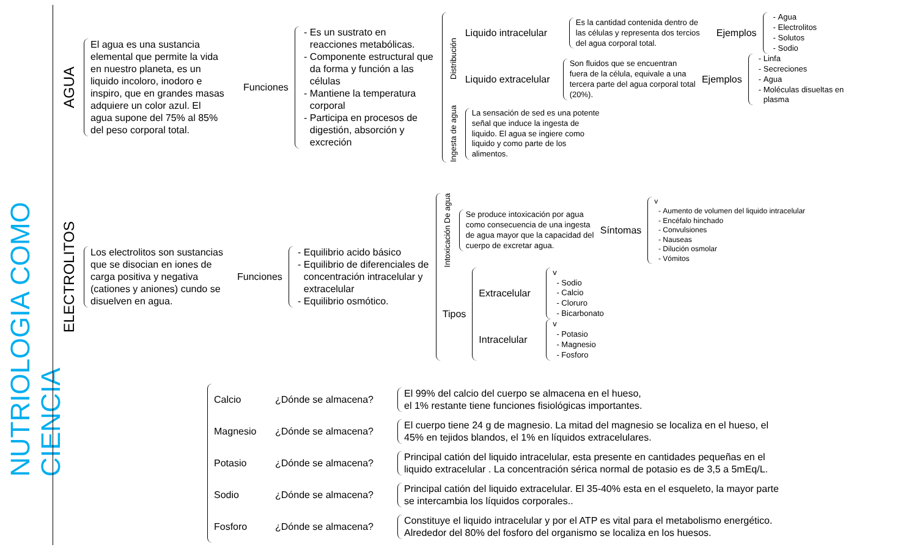NUTRIOLOGIA COMO CIENCIA
AGUA
El agua es una sustancia elemental que permite la vida en nuestro planeta, es un liquido incoloro, inodoro e inspiro, que en grandes masas adquiere un color azul. El agua supone del 75% al 85% del peso corporal total.
Funciones
Es un sustrato en reacciones metabólicas.
Componente estructural que da forma y función a las células
Mantiene la temperatura corporal
Participa en procesos de digestión, absorción y excreción
Distribución
Liquido intracelular
Es la cantidad contenida dentro de las células y representa dos tercios del agua corporal total.
Ejemplos
Agua
Electrolitos
Solutos
Sodio
Liquido extracelular
Son fluidos que se encuentran fuera de la célula, equivale a una tercera parte del agua corporal total (20%).
Ejemplos
Linfa
Secreciones
Agua
Moléculas disueltas en plasma
Ingesta de agua
La sensación de sed es una potente señal que induce la ingesta de liquido. El agua se ingiere como liquido y como parte de los alimentos.
ELECTROLITOS
Los electrolitos son sustancias que se disocian en iones de carga positiva y negativa (cationes y aniones) cundo se disuelven en agua.
Funciones
Equilibrio acido básico
Equilibrio de diferenciales de concentración intracelular y extracelular
Equilibrio osmótico.
Intoxicación De agua
Se produce intoxicación por agua como consecuencia de una ingesta de agua mayor que la capacidad del cuerpo de excretar agua.
Síntomas
v
Aumento de volumen del liquido intracelular
Encéfalo hinchado
Convulsiones
Nauseas
Dilución osmolar
Vómitos
Tipos
Extracelular
v
Sodio
Calcio
Cloruro
Bicarbonato
Intracelular
v
Potasio
Magnesio
Fosforo
Calcio ¿Dónde se almacena?
El 99% del calcio del cuerpo se almacena en el hueso,
el 1% restante tiene funciones fisiológicas importantes.
Magnesio ¿Dónde se almacena?
El cuerpo tiene 24 g de magnesio. La mitad del magnesio se localiza en el hueso, el
45% en tejidos blandos, el 1% en líquidos extracelulares.
Potasio ¿Dónde se almacena?
Principal catión del liquido intracelular, esta presente en cantidades pequeñas en el
liquido extracelular . La concentración sérica normal de potasio es de 3,5 a 5mEq/L.
Sodio ¿Dónde se almacena?
Principal catión del liquido extracelular. El 35-40% esta en el esqueleto, la mayor parte
se intercambia los líquidos corporales..
Fosforo ¿Dónde se almacena?
Constituye el liquido intracelular y por el ATP es vital para el metabolismo energético.
Alrededor del 80% del fosforo del organismo se localiza en los huesos.